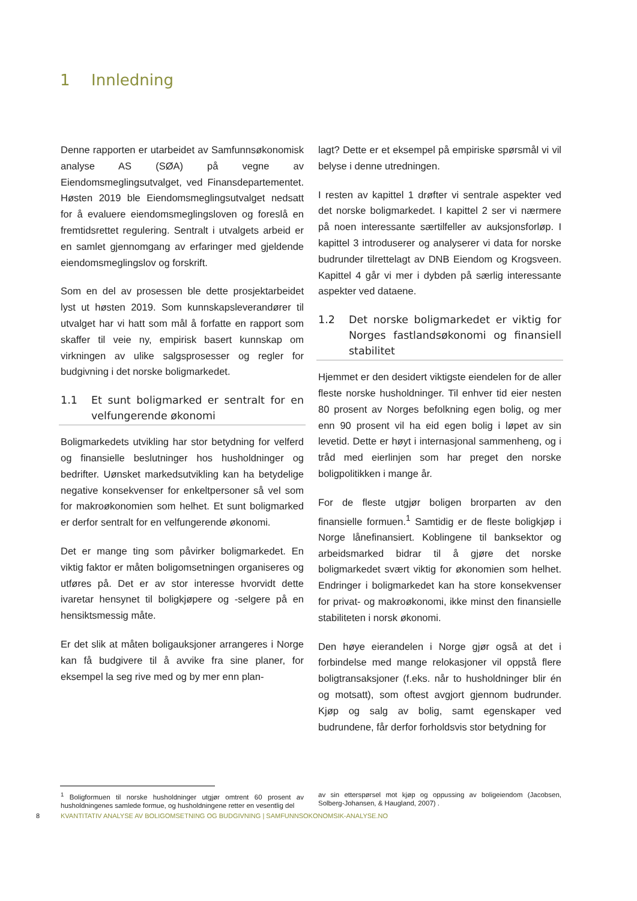1 Innledning
Denne rapporten er utarbeidet av Samfunnsøkonomisk analyse AS (SØA) på vegne av Eiendomsmeglingsutvalget, ved Finansdepartementet. Høsten 2019 ble Eiendomsmeglingsutvalget nedsatt for å evaluere eiendomsmeglingsloven og foreslå en fremtidsrettet regulering. Sentralt i utvalgets arbeid er en samlet gjennomgang av erfaringer med gjeldende eiendomsmeglingslov og forskrift.
Som en del av prosessen ble dette prosjektarbeidet lyst ut høsten 2019. Som kunnskapsleverandører til utvalget har vi hatt som mål å forfatte en rapport som skaffer til veie ny, empirisk basert kunnskap om virkningen av ulike salgsprosesser og regler for budgivning i det norske boligmarkedet.
1.1 Et sunt boligmarked er sentralt for en velfungerende økonomi
Boligmarkedets utvikling har stor betydning for velferd og finansielle beslutninger hos husholdninger og bedrifter. Uønsket markedsutvikling kan ha betydelige negative konsekvenser for enkeltpersoner så vel som for makroøkonomien som helhet. Et sunt boligmarked er derfor sentralt for en velfungerende økonomi.
Det er mange ting som påvirker boligmarkedet. En viktig faktor er måten boligomsetningen organiseres og utføres på. Det er av stor interesse hvorvidt dette ivaretar hensynet til boligkjøpere og -selgere på en hensiktsmessig måte.
Er det slik at måten boligauksjoner arrangeres i Norge kan få budgivere til å avvike fra sine planer, for eksempel la seg rive med og by mer enn plan-
lagt? Dette er et eksempel på empiriske spørsmål vi vil belyse i denne utredningen.
I resten av kapittel 1 drøfter vi sentrale aspekter ved det norske boligmarkedet. I kapittel 2 ser vi nærmere på noen interessante særtilfeller av auksjonsforløp. I kapittel 3 introduserer og analyserer vi data for norske budrunder tilrettelagt av DNB Eiendom og Krogsveen. Kapittel 4 går vi mer i dybden på særlig interessante aspekter ved dataene.
1.2 Det norske boligmarkedet er viktig for Norges fastlandsøkonomi og finansiell stabilitet
Hjemmet er den desidert viktigste eiendelen for de aller fleste norske husholdninger. Til enhver tid eier nesten 80 prosent av Norges befolkning egen bolig, og mer enn 90 prosent vil ha eid egen bolig i løpet av sin levetid. Dette er høyt i internasjonal sammenheng, og i tråd med eierlinjen som har preget den norske boligpolitikken i mange år.
For de fleste utgjør boligen brorparten av den finansielle formuen.<sup>1</sup> Samtidig er de fleste boligkjøp i Norge lånefinansiert. Koblingene til banksektor og arbeidsmarked bidrar til å gjøre det norske boligmarkedet svært viktig for økonomien som helhet. Endringer i boligmarkedet kan ha store konsekvenser for privat- og makroøkonomi, ikke minst den finansielle stabiliteten i norsk økonomi.
Den høye eierandelen i Norge gjør også at det i forbindelse med mange relokasjoner vil oppstå flere boligtransaksjoner (f.eks. når to husholdninger blir én og motsatt), som oftest avgjort gjennom budrunder. Kjøp og salg av bolig, samt egenskaper ved budrundene, får derfor forholdsvis stor betydning for
<sup>1</sup> Boligformuen til norske husholdninger utgjør omtrent 60 prosent av husholdningenes samlede formue, og husholdningene retter en vesentlig del
av sin etterspørsel mot kjøp og oppussing av boligeiendom (Jacobsen, Solberg-Johansen, & Haugland, 2007) .
8 KVANTITATIV ANALYSE AV BOLIGOMSETNING OG BUDGIVNING | SAMFUNNSOKONOMSIK-ANALYSE.NO